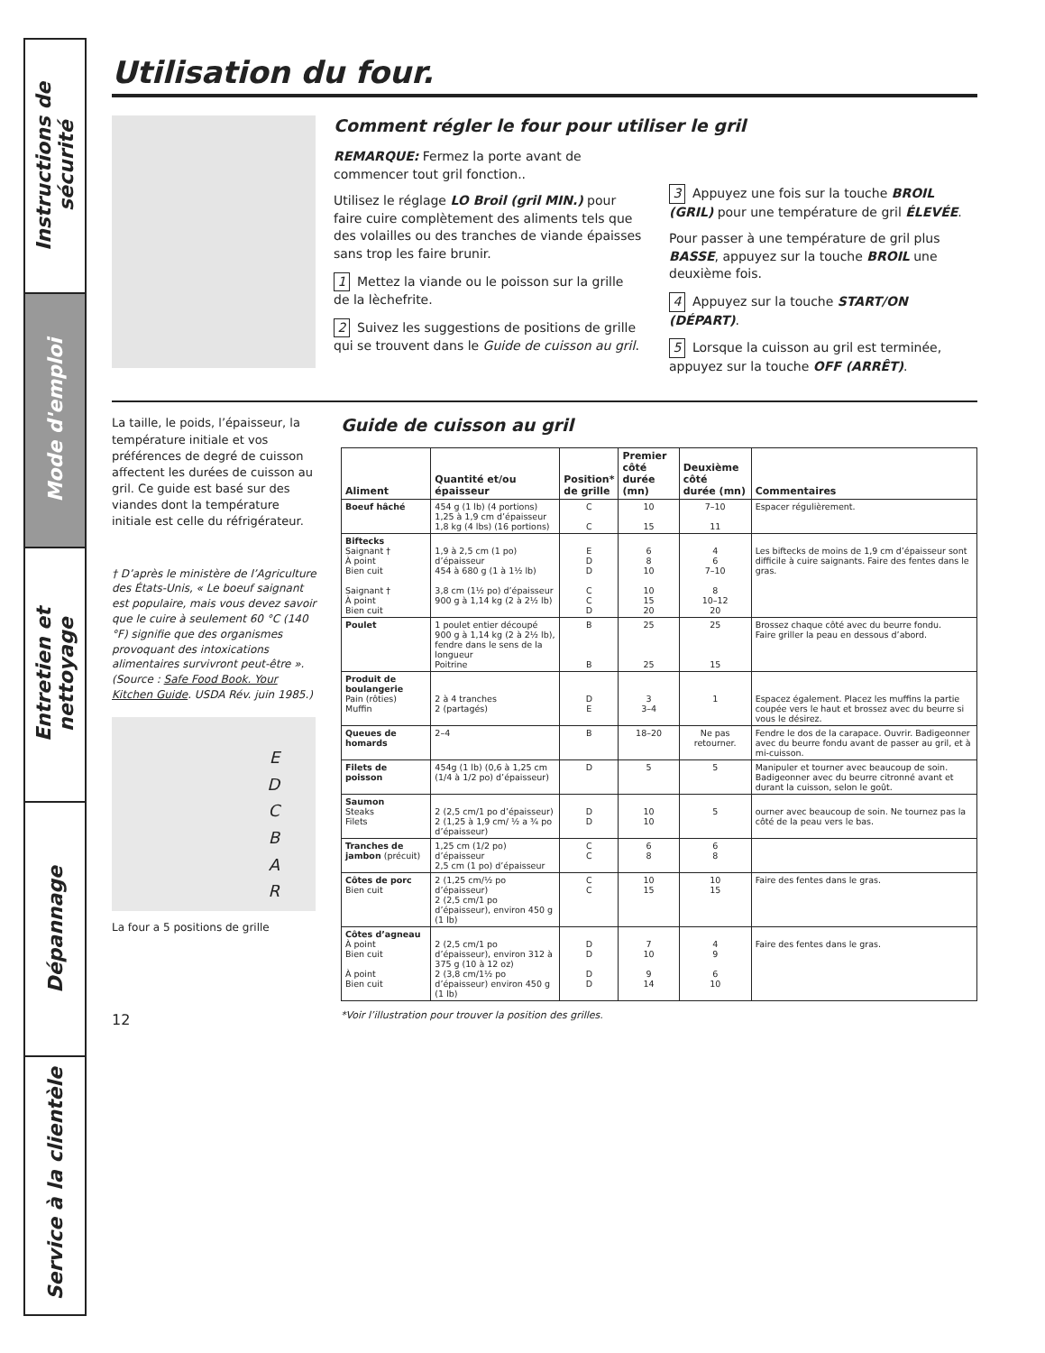Instructions de sécurité
Mode d'emploi
Entretien et nettoyage
Dépannage
Service à la clientèle
Utilisation du four.
Comment régler le four pour utiliser le gril
REMARQUE: Fermez la porte avant de commencer tout gril fonction..
Utilisez le réglage LO Broil (gril MIN.) pour faire cuire complètement des aliments tels que des volailles ou des tranches de viande épaisses sans trop les faire brunir.
1 Mettez la viande ou le poisson sur la grille de la lèchefrite.
2 Suivez les suggestions de positions de grille qui se trouvent dans le Guide de cuisson au gril.
3 Appuyez une fois sur la touche BROIL (GRIL) pour une température de gril ÉLEVÉE.
Pour passer à une température de gril plus BASSE, appuyez sur la touche BROIL une deuxième fois.
4 Appuyez sur la touche START/ON (DÉPART).
5 Lorsque la cuisson au gril est terminée, appuyez sur la touche OFF (ARRÊT).
La taille, le poids, l’épaisseur, la température initiale et vos préférences de degré de cuisson affectent les durées de cuisson au gril. Ce guide est basé sur des viandes dont la température initiale est celle du réfrigérateur.
† D’après le ministère de l’Agriculture des États-Unis, « Le boeuf saignant est populaire, mais vous devez savoir que le cuire à seulement 60 °C (140 °F) signifie que des organismes provoquant des intoxications alimentaires survivront peut-être ». (Source : Safe Food Book. Your Kitchen Guide. USDA Rév. juin 1985.)
E
D
C
B
A
R
La four a 5 positions de grille
Guide de cuisson au gril
| Aliment | Quantité et/ou épaisseur | Position* de grille | Premier côté durée (mn) | Deuxième côté durée (mn) | Commentaires |
| --- | --- | --- | --- | --- | --- |
| Boeuf hâché | 454 g (1 lb) (4 portions) 1,25 à 1,9 cm d’épaisseur 1,8 kg (4 lbs) (16 portions) | C C | 10 15 | 7–10 11 | Espacer régulièrement. |
| Biftecks Saignant † À point Bien cuit Saignant † À point Bien cuit | 1,9 à 2,5 cm (1 po) d’épaisseur 454 à 680 g (1 à 1½ lb) 3,8 cm (1½ po) d’épaisseur 900 g à 1,14 kg (2 à 2½ lb) | E D D C C D | 6 8 10 10 15 20 | 4 6 7–10 8 10–12 20 | Les biftecks de moins de 1,9 cm d’épaisseur sont difficile à cuire saignants. Faire des fentes dans le gras. |
| Poulet | 1 poulet entier découpé 900 g à 1,14 kg (2 à 2½ lb), fendre dans le sens de la longueur Poitrine | B B | 25 25 | 25 15 | Brossez chaque côté avec du beurre fondu. Faire griller la peau en dessous d’abord. |
| Produit de boulangerie Pain (rôties) Muffin | 2 à 4 tranches 2 (partagés) | D E | 3 3–4 | 1 | Espacez également. Placez les muffins la partie coupée vers le haut et brossez avec du beurre si vous le désirez. |
| Queues de homards | 2–4 | B | 18–20 | Ne pas retourner. | Fendre le dos de la carapace. Ouvrir. Badigeonner avec du beurre fondu avant de passer au gril, et à mi-cuisson. |
| Filets de poisson | 454g (1 lb) (0,6 à 1,25 cm (1/4 à 1/2 po) d’épaisseur) | D | 5 | 5 | Manipuler et tourner avec beaucoup de soin. Badigeonner avec du beurre citronné avant et durant la cuisson, selon le goût. |
| Saumon Steaks Filets | 2 (2,5 cm/1 po d’épaisseur) 2 (1,25 à 1,9 cm/ ½ a ¾ po d’épaisseur) | D D | 10 10 | 5 | ourner avec beaucoup de soin. Ne tournez pas la côté de la peau vers le bas. |
| Tranches de jambon (précuit) | 1,25 cm (1/2 po) d’épaisseur 2,5 cm (1 po) d’épaisseur | C C | 6 8 | 6 8 | |
| Côtes de porc Bien cuit | 2 (1,25 cm/½ po d’épaisseur) 2 (2,5 cm/1 po d’épaisseur), environ 450 g (1 lb) | C C | 10 15 | 10 15 | Faire des fentes dans le gras. |
| Côtes d’agneau À point Bien cuit À point Bien cuit | 2 (2,5 cm/1 po d’épaisseur), environ 312 à 375 g (10 à 12 oz) 2 (3,8 cm/1½ po d’épaisseur) environ 450 g (1 lb) | D D D D | 7 10 9 14 | 4 9 6 10 | Faire des fentes dans le gras. |
*Voir l’illustration pour trouver la position des grilles.
12